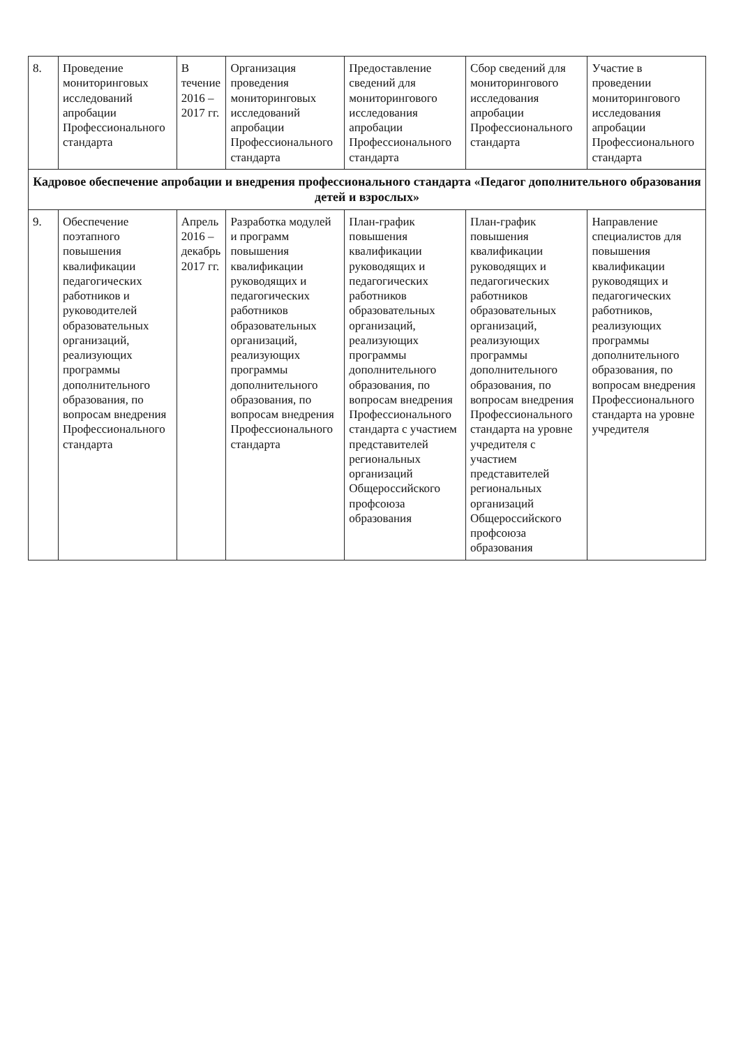| 8. | Проведение мониторинговых исследований апробации Профессионального стандарта | В течение 2016 – 2017 гг. | Организация проведения мониторинговых исследований апробации Профессионального стандарта | Предоставление сведений для мониторингового исследования апробации Профессионального стандарта | Сбор сведений для мониторингового исследования апробации Профессионального стандарта | Участие в проведении мониторингового исследования апробации Профессионального стандарта |
| Кадровое обеспечение апробации и внедрения профессионального стандарта «Педагог дополнительного образования детей и взрослых» | | | | | | |
| 9. | Обеспечение поэтапного повышения квалификации педагогических работников и руководителей образовательных организаций, реализующих программы дополнительного образования, по вопросам внедрения Профессионального стандарта | Апрель 2016 – декабрь 2017 гг. | Разработка модулей и программ повышения квалификации руководящих и педагогических работников образовательных организаций, реализующих программы дополнительного образования, по вопросам внедрения Профессионального стандарта | План-график повышения квалификации руководящих и педагогических работников образовательных организаций, реализующих программы дополнительного образования, по вопросам внедрения Профессионального стандарта с участием представителей региональных организаций Общероссийского профсоюза образования | План-график повышения квалификации руководящих и педагогических работников образовательных организаций, реализующих программы дополнительного образования, по вопросам внедрения Профессионального стандарта на уровне учредителя с участием представителей региональных организаций Общероссийского профсоюза образования | Направление специалистов для повышения квалификации руководящих и педагогических работников, реализующих программы дополнительного образования, по вопросам внедрения Профессионального стандарта на уровне учредителя |